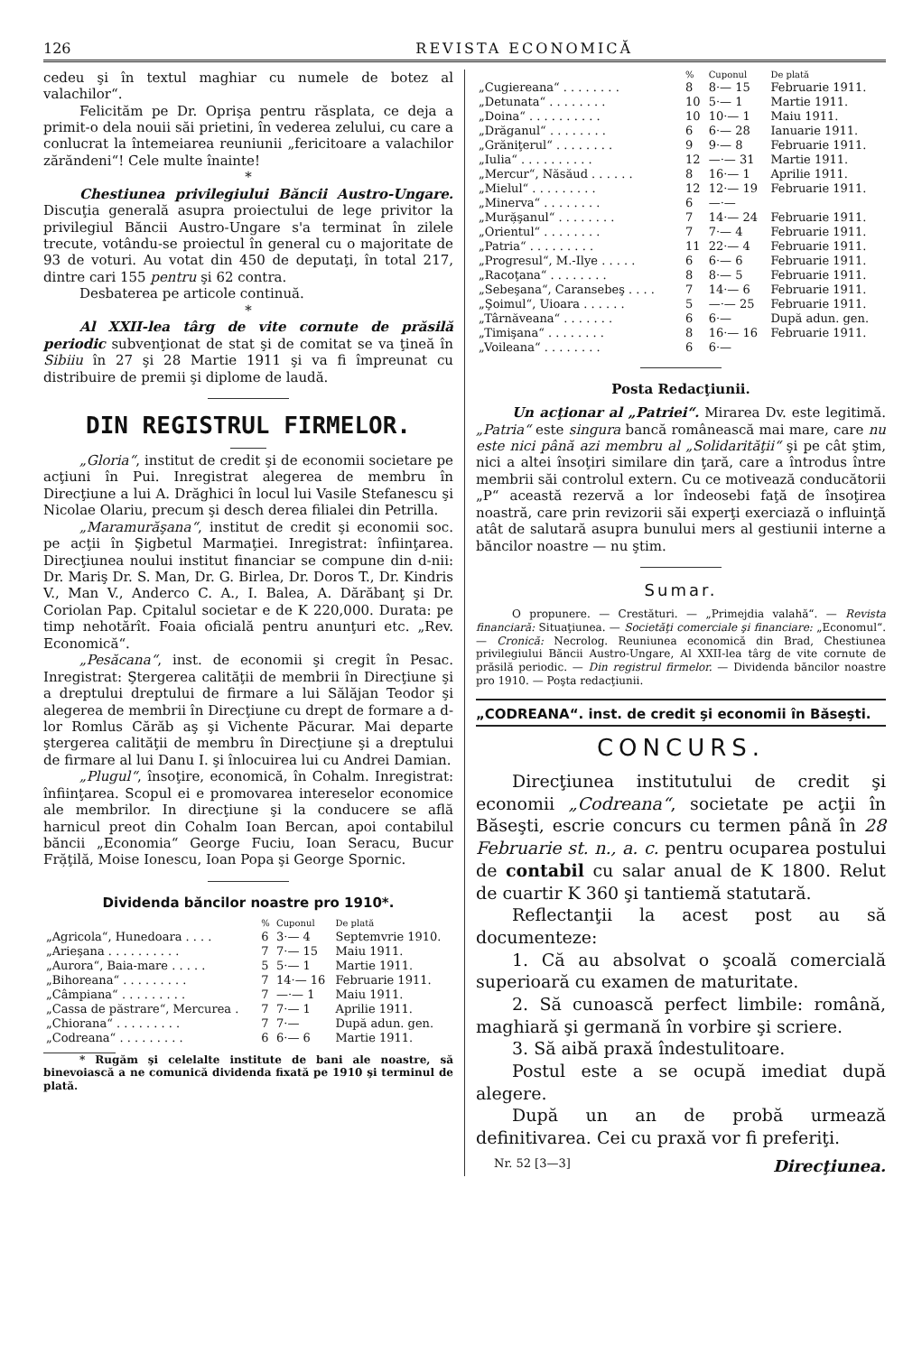126 REVISTA ECONOMICĂ
cedeu şi în textul maghiar cu numele de botez al valachilor“.
Felicităm pe Dr. Oprişa pentru răsplata, ce deja a primit-o dela nouii săi prietini, în vederea zelului, cu care a conlucrat la întemeiarea reuniunii „fericitoare a valachilor zărăndeni“! Cele multe înainte!
*
Chestiunea privilegiului Băncii Austro-Ungare. Discuţia generală asupra proiectului de lege privitor la privilegiul Băncii Austro-Ungare s'a terminat în zilele trecute, votându-se proiectul în general cu o majoritate de 93 de voturi. Au votat din 450 de deputaţi, în total 217, dintre cari 155 pentru şi 62 contra.
Desbaterea pe articole continuă.
*
Al XXII-lea târg de vite cornute de prăsilă periodic subvenţionat de stat şi de comitat se va ţineă în Sibiiu în 27 şi 28 Martie 1911 şi va fi împreunat cu distribuire de premii şi diplome de laudă.
DIN REGISTRUL FIRMELOR.
„Gloria“, institut de credit şi de economii societare pe acţiuni în Pui. Inregistrat alegerea de membru în Direcţiune a lui A. Drăghici în locul lui Vasile Stefanescu şi Nicolae Olariu, precum şi desch derea filialei din Petrilla.
„Maramurăşana“, institut de credit şi economii soc. pe acţii în Şigbetul Marmaţiei. Inregistrat: înfiinţarea. Direcţiunea noului institut financiar se compune din d-nii: Dr. Mariş Dr. S. Man, Dr. G. Birlea, Dr. Doros T., Dr. Kindris V., Man V., Anderco C. A., I. Balea, A. Dărăbanţ şi Dr. Coriolan Pap. Cpitalul societar e de K 220,000. Durata: pe timp nehotărît. Foaia oficială pentru anunţuri etc. „Rev. Economică“.
„Pesăcana“, inst. de economii şi cregit în Pesac. Inregistrat: Ştergerea calităţii de membrii în Direcţiune şi a dreptului dreptului de firmare a lui Sălăjan Teodor şi alegerea de membrii în Direcţiune cu drept de formare a d-lor Romlus Cărăb aş şi Vichente Păcurar. Mai departe ştergerea calităţii de membru în Direcţiune şi a dreptului de firmare al lui Danu I. şi înlocuirea lui cu Andrei Damian.
„Plugul“, însoţire, economică, în Cohalm. Inregistrat: înfiinţarea. Scopul ei e promovarea intereselor economice ale membrilor. In direcţiune şi la conducere se află harnicul preot din Cohalm Ioan Bercan, apoi contabilul băncii „Economia“ George Fuciu, Ioan Seracu, Bucur Fră̦ţilă, Moise Ionescu, Ioan Popa şi George Spornic.
Dividenda băncilor noastre pro 1910*.
| | % | Cuponul | De plată |
| --- | --- | --- | --- |
| „Agricola“, Hunedoara . . . . | 6 | 3·— 4 | Septemvrie 1910. |
| „Arieşana . . . . . . . . . . | 7 | 7·— 15 | Maiu 1911. |
| „Aurora“, Baia-mare . . . . . | 5 | 5·— 1 | Martie 1911. |
| „Bihoreana“ . . . . . . . . . | 7 | 14·— 16 | Februarie 1911. |
| „Câmpiana“ . . . . . . . . . | 7 | —·— 1 | Maiu 1911. |
| „Cassa de păstrare“, Mercurea . | 7 | 7·— 1 | Aprilie 1911. |
| „Chiorana“ . . . . . . . . . | 7 | 7·— | După adun. gen. |
| „Codreana“ . . . . . . . . . | 6 | 6·— 6 | Martie 1911. |
* Rugăm şi celelalte institute de bani ale noastre, să binevoiască a ne comunică dividenda fixată pe 1910 şi terminul de plată.
| | % | Cuponul | De plată |
| --- | --- | --- | --- |
| „Cugiereana“ . . . . . . . . | 8 | 8·— 15 | Februarie 1911. |
| „Detunata“ . . . . . . . . | 10 | 5·— 1 | Martie 1911. |
| „Doina“ . . . . . . . . . . | 10 | 10·— 1 | Maiu 1911. |
| „Drăganul“ . . . . . . . . | 6 | 6·— 28 | Ianuarie 1911. |
| „Grăniţerul“ . . . . . . . . | 9 | 9·— 8 | Februarie 1911. |
| „Iulia“ . . . . . . . . . . | 12 | —·— 31 | Martie 1911. |
| „Mercur“, Năsăud . . . . . . | 8 | 16·— 1 | Aprilie 1911. |
| „Mielul“ . . . . . . . . . | 12 | 12·— 19 | Februarie 1911. |
| „Minerva“ . . . . . . . . | 6 | —·— | |
| „Mură̦şanul“ . . . . . . . . | 7 | 14·— 24 | Februarie 1911. |
| „Orientul“ . . . . . . . . | 7 | 7·— 4 | Februarie 1911. |
| „Patria“ . . . . . . . . . | 11 | 22·— 4 | Februarie 1911. |
| „Progresul“, M.-Ilye . . . . . | 6 | 6·— 6 | Februarie 1911. |
| „Racoţana“ . . . . . . . . | 8 | 8·— 5 | Februarie 1911. |
| „Sebeşana“, Caransebeş . . . . | 7 | 14·— 6 | Februarie 1911. |
| „Şoimul“, Uioara . . . . . . | 5 | —·— 25 | Februarie 1911. |
| „Târnăveana“ . . . . . . . | 6 | 6·— | După adun. gen. |
| „Timişana“ . . . . . . . . | 8 | 16·— 16 | Februarie 1911. |
| „Voileana“ . . . . . . . . | 6 | 6·— | |
Posta Redacţiunii.
Un acţionar al „Patriei“. Mirarea Dv. este legitimă. „Patria“ este singura bancă românească mai mare, care nu este nici până azi membru al „Solidarităţii“ şi pe cât ştim, nici a altei însoţiri similare din ţară, care a întrodus între membrii săi controlul extern. Cu ce motivează conducătorii „P“ această rezervă a lor îndeosebi faţă de însoţirea noastră, care prin revizorii săi experţi exerciază o influinţă atât de salutară asupra bunului mers al gestiunii interne a băncilor noastre — nu ştim.
Sumar.
O propunere. — Crestături. — „Primejdia valahă“. — Revista financiară: Situaţiunea. — Societăţi comerciale şi financiare: „Economul“. — Cronică: Necrolog. Reuniunea economică din Brad, Chestiunea privilegiului Băncii Austro-Ungare, Al XXII-lea târg de vite cornute de prăsilă periodic. — Din registrul firmelor. — Dividenda băncilor noastre pro 1910. — Poşta redacţiunii.
„CODREANA“. inst. de credit şi economii în Băseşti.
CONCURS.
Direcţiunea institutului de credit şi economii „Codreana“, societate pe acţii în Băseşti, escrie concurs cu termen până în 28 Februarie st. n., a. c. pentru ocuparea postului de contabil cu salar anual de K 1800. Relut de cuartir K 360 şi tantiemă statutară.
Reflectanţii la acest post au să documenteze:
1. Că au absolvat o şcoală comercială superioară cu examen de maturitate.
2. Să cunoască perfect limbile: română, maghiară şi germană în vorbire şi scriere.
3. Să aibă praxă îndestulitoare.
Postul este a se ocupă imediat după alegere.
După un an de probă urmează definitivarea. Cei cu praxă vor fi preferiţi.
Nr. 52 [3—3] Direcţiunea.